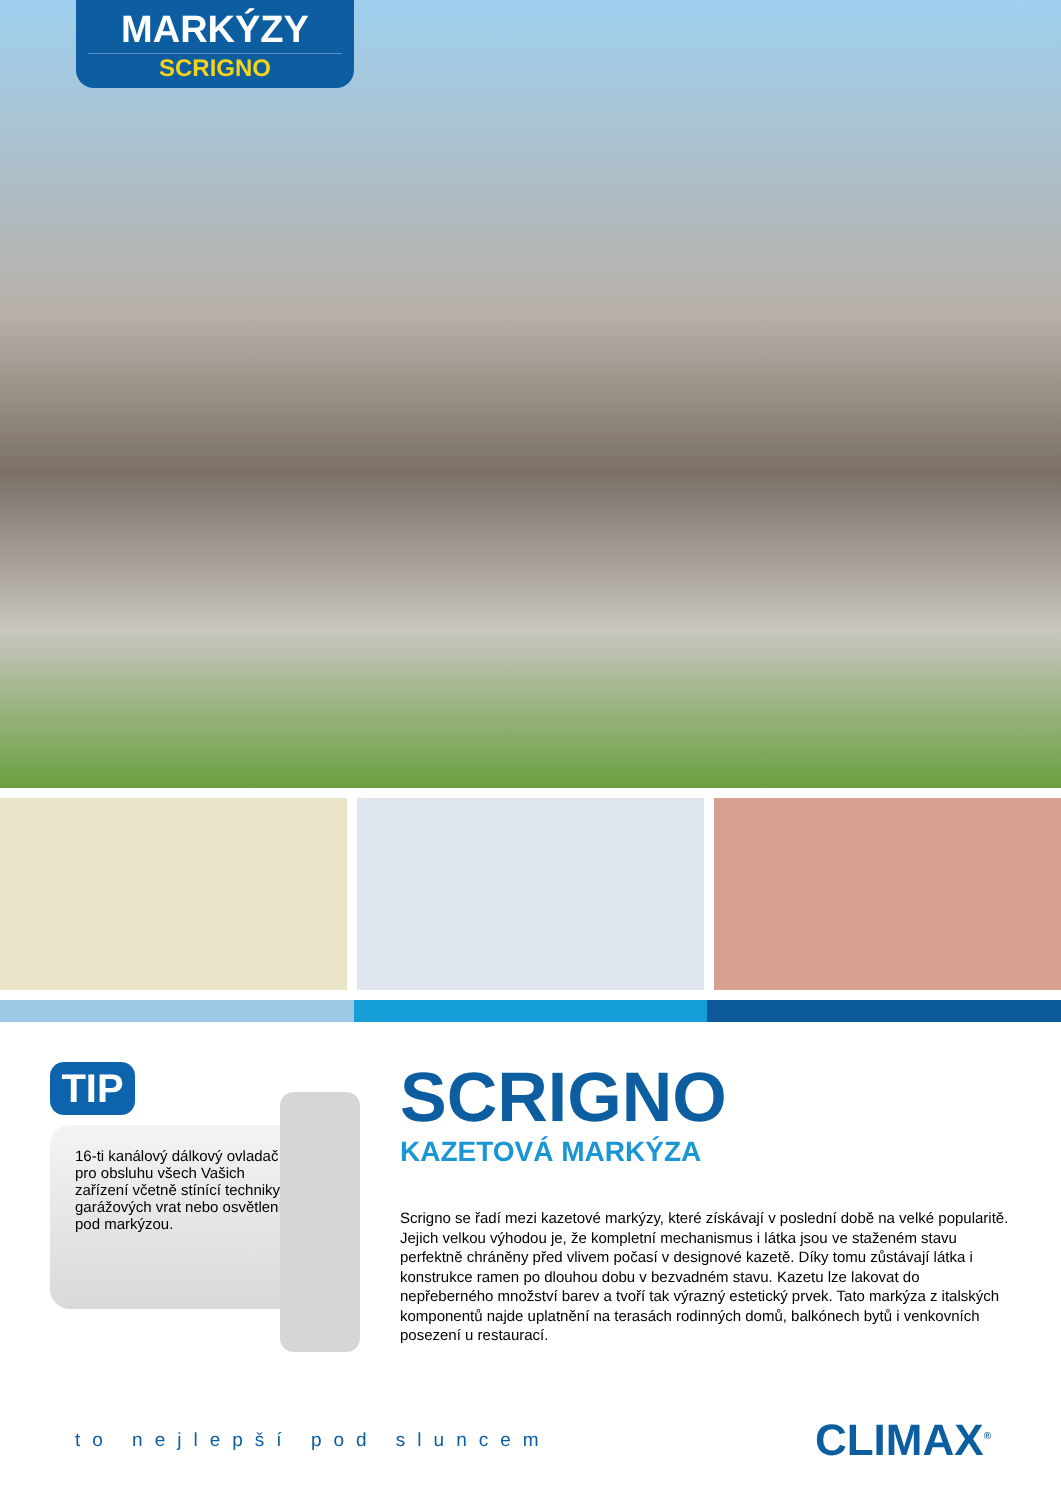MARKÝZY
SCRIGNO
TIP
16-ti kanálový dálkový ovladač pro obsluhu všech Vašich zařízení včetně stínící techniky, garážových vrat nebo osvětlení pod markýzou.
SCRIGNO
KAZETOVÁ MARKÝZA
Scrigno se řadí mezi kazetové markýzy, které získávají v poslední době na velké popularitě. Jejich velkou výhodou je, že kompletní mechanismus i látka jsou ve staženém stavu perfektně chráněny před vlivem počasí v designové kazetě. Díky tomu zůstávají látka i konstrukce ramen po dlouhou dobu v bezvadném stavu. Kazetu lze lakovat do nepřeberného množství barev a tvoří tak výrazný estetický prvek. Tato markýza z italských komponentů najde uplatnění na terasách rodinných domů, balkónech bytů i venkovních posezení u restaurací.
to nejlepší pod sluncem
CLIMAX<sup>®</sup>